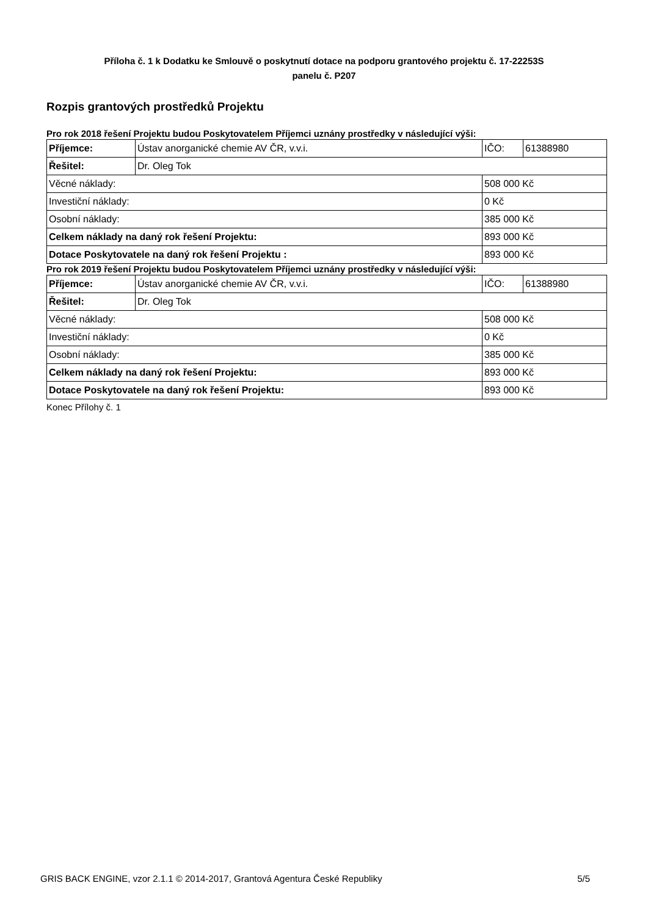Příloha č. 1 k Dodatku ke Smlouvě o poskytnutí dotace na podporu grantového projektu č. 17-22253S
panelu č. P207
Rozpis grantových prostředků Projektu
Pro rok 2018 řešení Projektu budou Poskytovatelem Příjemci uznány prostředky v následující výši:
| Příjemce: | Ústav anorganické chemie AV ČR, v.v.i. | IČO: | 61388980 |
| Řešitel: | Dr. Oleg Tok | | |
| Věcné náklady: | | 508 000 Kč | |
| Investiční náklady: | | 0 Kč | |
| Osobní náklady: | | 385 000 Kč | |
| Celkem náklady na daný rok řešení Projektu: | | 893 000 Kč | |
| Dotace Poskytovatele na daný rok řešení Projektu : | | 893 000 Kč | |
Pro rok 2019 řešení Projektu budou Poskytovatelem Příjemci uznány prostředky v následující výši:
| Příjemce: | Ústav anorganické chemie AV ČR, v.v.i. | IČO: | 61388980 |
| Řešitel: | Dr. Oleg Tok | | |
| Věcné náklady: | | 508 000 Kč | |
| Investiční náklady: | | 0 Kč | |
| Osobní náklady: | | 385 000 Kč | |
| Celkem náklady na daný rok řešení Projektu: | | 893 000 Kč | |
| Dotace Poskytovatele na daný rok řešení Projektu: | | 893 000 Kč | |
Konec Přílohy č. 1
GRIS BACK ENGINE, vzor 2.1.1 © 2014-2017, Grantová Agentura České Republiky 5/5